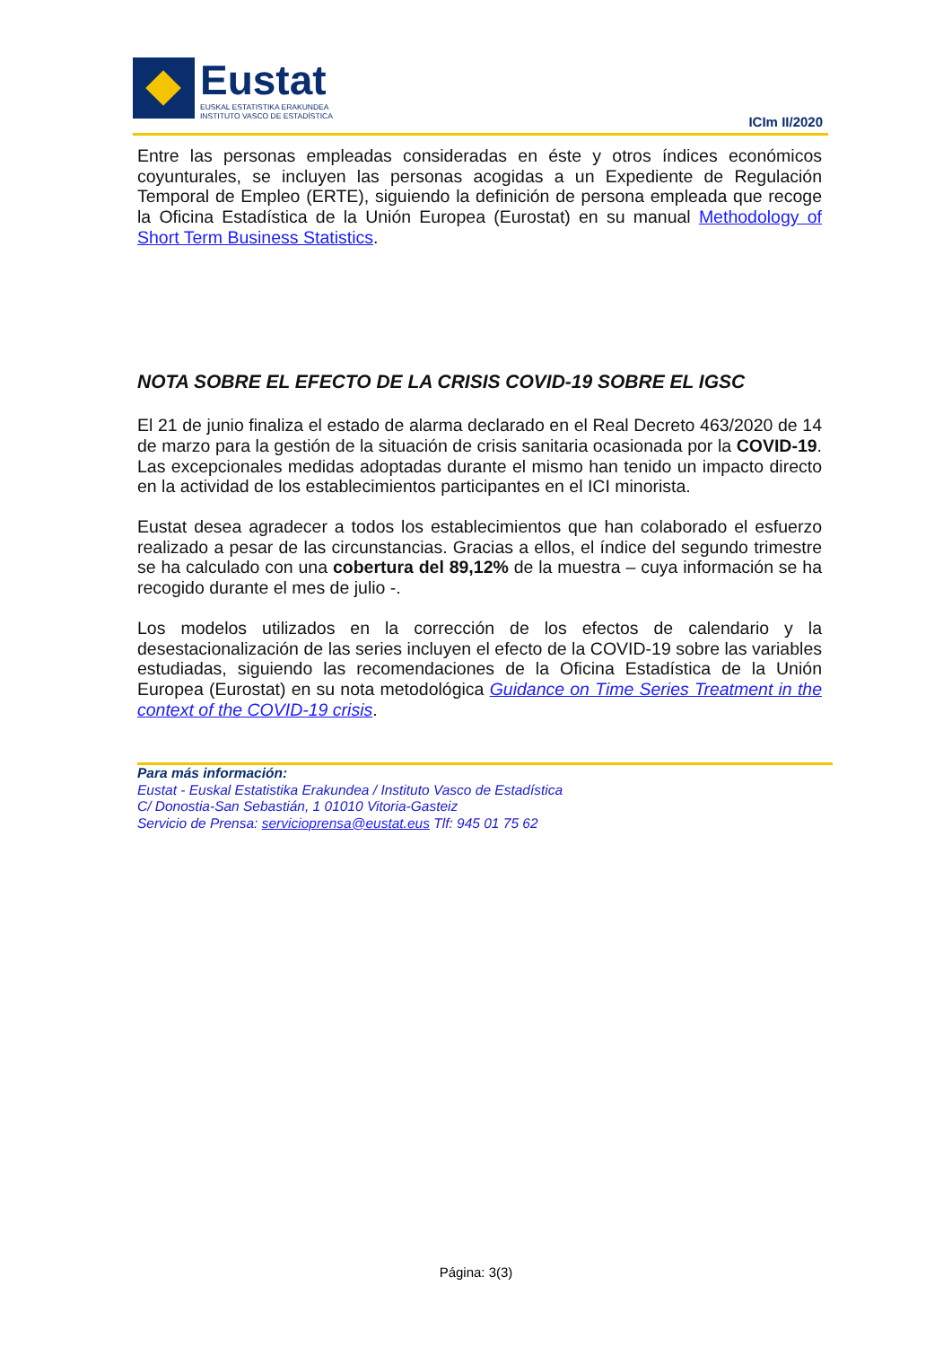Eustat
EUSKAL ESTATISTIKA ERAKUNDEA
INSTITUTO VASCO DE ESTADÍSTICA
ICIm II/2020
Entre las personas empleadas consideradas en éste y otros índices económicos coyunturales, se incluyen las personas acogidas a un Expediente de Regulación Temporal de Empleo (ERTE), siguiendo la definición de persona empleada que recoge la Oficina Estadística de la Unión Europea (Eurostat) en su manual Methodology of Short Term Business Statistics.
NOTA SOBRE EL EFECTO DE LA CRISIS COVID-19 SOBRE EL IGSC
El 21 de junio finaliza el estado de alarma declarado en el Real Decreto 463/2020 de 14 de marzo para la gestión de la situación de crisis sanitaria ocasionada por la COVID-19. Las excepcionales medidas adoptadas durante el mismo han tenido un impacto directo en la actividad de los establecimientos participantes en el ICI minorista.
Eustat desea agradecer a todos los establecimientos que han colaborado el esfuerzo realizado a pesar de las circunstancias. Gracias a ellos, el índice del segundo trimestre se ha calculado con una cobertura del 89,12% de la muestra – cuya información se ha recogido durante el mes de julio -.
Los modelos utilizados en la corrección de los efectos de calendario y la desestacionalización de las series incluyen el efecto de la COVID-19 sobre las variables estudiadas, siguiendo las recomendaciones de la Oficina Estadística de la Unión Europea (Eurostat) en su nota metodológica Guidance on Time Series Treatment in the context of the COVID-19 crisis.
Para más información:
Eustat - Euskal Estatistika Erakundea / Instituto Vasco de Estadística
C/ Donostia-San Sebastián, 1 01010 Vitoria-Gasteiz
Servicio de Prensa: servicioprensa@eustat.eus Tlf: 945 01 75 62
Página: 3(3)